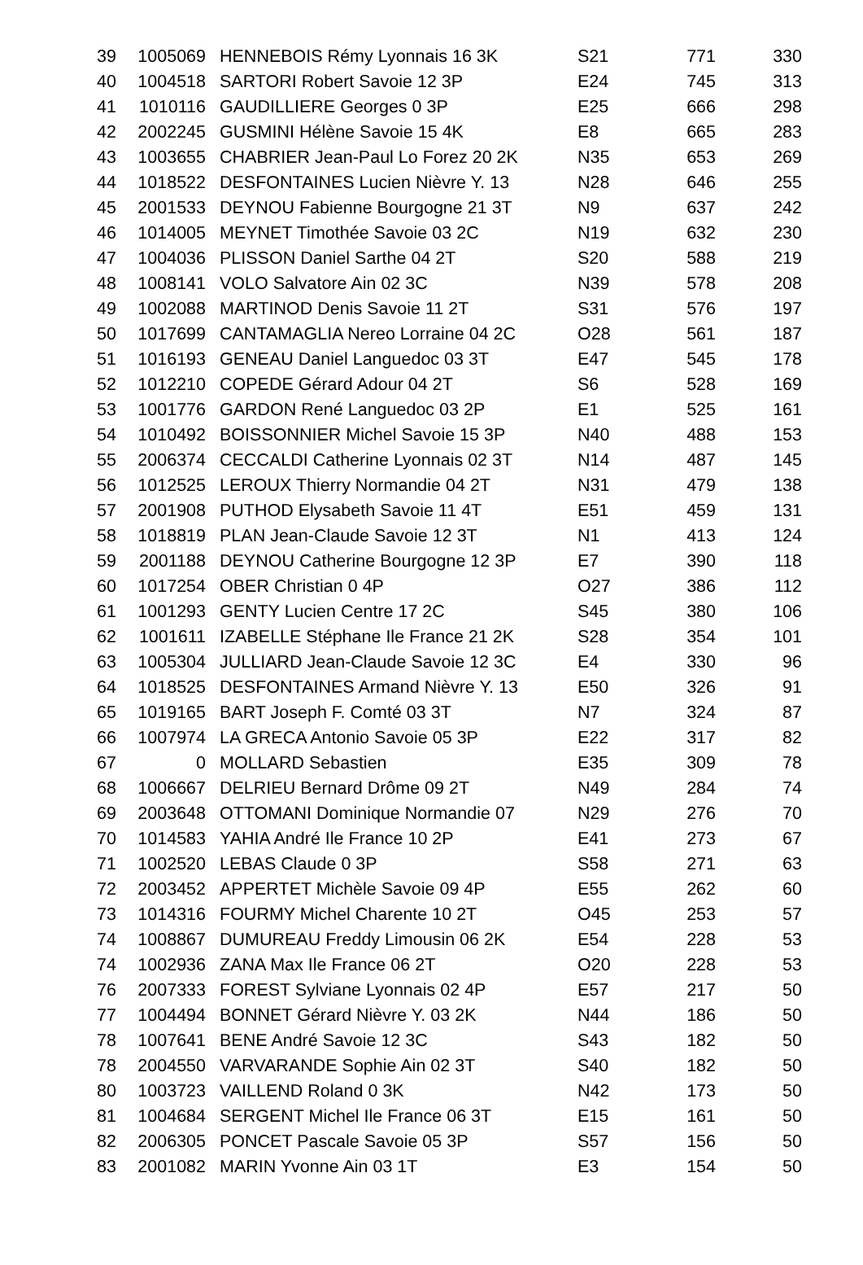| 39 | 1005069 | HENNEBOIS Rémy Lyonnais 16 3K | S21 | 771 | 330 |
| 40 | 1004518 | SARTORI Robert Savoie 12 3P | E24 | 745 | 313 |
| 41 | 1010116 | GAUDILLIERE Georges 0 3P | E25 | 666 | 298 |
| 42 | 2002245 | GUSMINI Hélène Savoie 15 4K | E8 | 665 | 283 |
| 43 | 1003655 | CHABRIER Jean-Paul Lo Forez 20 2K | N35 | 653 | 269 |
| 44 | 1018522 | DESFONTAINES Lucien Nièvre Y. 13 | N28 | 646 | 255 |
| 45 | 2001533 | DEYNOU Fabienne Bourgogne 21 3T | N9 | 637 | 242 |
| 46 | 1014005 | MEYNET Timothée Savoie 03 2C | N19 | 632 | 230 |
| 47 | 1004036 | PLISSON Daniel Sarthe 04 2T | S20 | 588 | 219 |
| 48 | 1008141 | VOLO Salvatore Ain 02 3C | N39 | 578 | 208 |
| 49 | 1002088 | MARTINOD Denis Savoie 11 2T | S31 | 576 | 197 |
| 50 | 1017699 | CANTAMAGLIA Nereo Lorraine 04 2C | O28 | 561 | 187 |
| 51 | 1016193 | GENEAU Daniel Languedoc 03 3T | E47 | 545 | 178 |
| 52 | 1012210 | COPEDE Gérard Adour 04 2T | S6 | 528 | 169 |
| 53 | 1001776 | GARDON René Languedoc 03 2P | E1 | 525 | 161 |
| 54 | 1010492 | BOISSONNIER Michel Savoie 15 3P | N40 | 488 | 153 |
| 55 | 2006374 | CECCALDI Catherine Lyonnais 02 3T | N14 | 487 | 145 |
| 56 | 1012525 | LEROUX Thierry Normandie 04 2T | N31 | 479 | 138 |
| 57 | 2001908 | PUTHOD Elysabeth Savoie 11 4T | E51 | 459 | 131 |
| 58 | 1018819 | PLAN Jean-Claude Savoie 12 3T | N1 | 413 | 124 |
| 59 | 2001188 | DEYNOU Catherine Bourgogne 12 3P | E7 | 390 | 118 |
| 60 | 1017254 | OBER Christian 0 4P | O27 | 386 | 112 |
| 61 | 1001293 | GENTY Lucien Centre 17 2C | S45 | 380 | 106 |
| 62 | 1001611 | IZABELLE Stéphane Ile France 21 2K | S28 | 354 | 101 |
| 63 | 1005304 | JULLIARD Jean-Claude Savoie 12 3C | E4 | 330 | 96 |
| 64 | 1018525 | DESFONTAINES Armand Nièvre Y. 13 | E50 | 326 | 91 |
| 65 | 1019165 | BART Joseph F. Comté 03 3T | N7 | 324 | 87 |
| 66 | 1007974 | LA GRECA Antonio Savoie 05 3P | E22 | 317 | 82 |
| 67 | 0 | MOLLARD Sebastien | E35 | 309 | 78 |
| 68 | 1006667 | DELRIEU Bernard Drôme 09 2T | N49 | 284 | 74 |
| 69 | 2003648 | OTTOMANI Dominique Normandie 07 | N29 | 276 | 70 |
| 70 | 1014583 | YAHIA André Ile France 10 2P | E41 | 273 | 67 |
| 71 | 1002520 | LEBAS Claude 0 3P | S58 | 271 | 63 |
| 72 | 2003452 | APPERTET Michèle Savoie 09 4P | E55 | 262 | 60 |
| 73 | 1014316 | FOURMY Michel Charente 10 2T | O45 | 253 | 57 |
| 74 | 1008867 | DUMUREAU Freddy Limousin 06 2K | E54 | 228 | 53 |
| 74 | 1002936 | ZANA Max Ile France 06 2T | O20 | 228 | 53 |
| 76 | 2007333 | FOREST Sylviane Lyonnais 02 4P | E57 | 217 | 50 |
| 77 | 1004494 | BONNET Gérard Nièvre Y. 03 2K | N44 | 186 | 50 |
| 78 | 1007641 | BENE André Savoie 12 3C | S43 | 182 | 50 |
| 78 | 2004550 | VARVARANDE Sophie Ain 02 3T | S40 | 182 | 50 |
| 80 | 1003723 | VAILLEND Roland 0 3K | N42 | 173 | 50 |
| 81 | 1004684 | SERGENT Michel Ile France 06 3T | E15 | 161 | 50 |
| 82 | 2006305 | PONCET Pascale Savoie 05 3P | S57 | 156 | 50 |
| 83 | 2001082 | MARIN Yvonne Ain 03 1T | E3 | 154 | 50 |